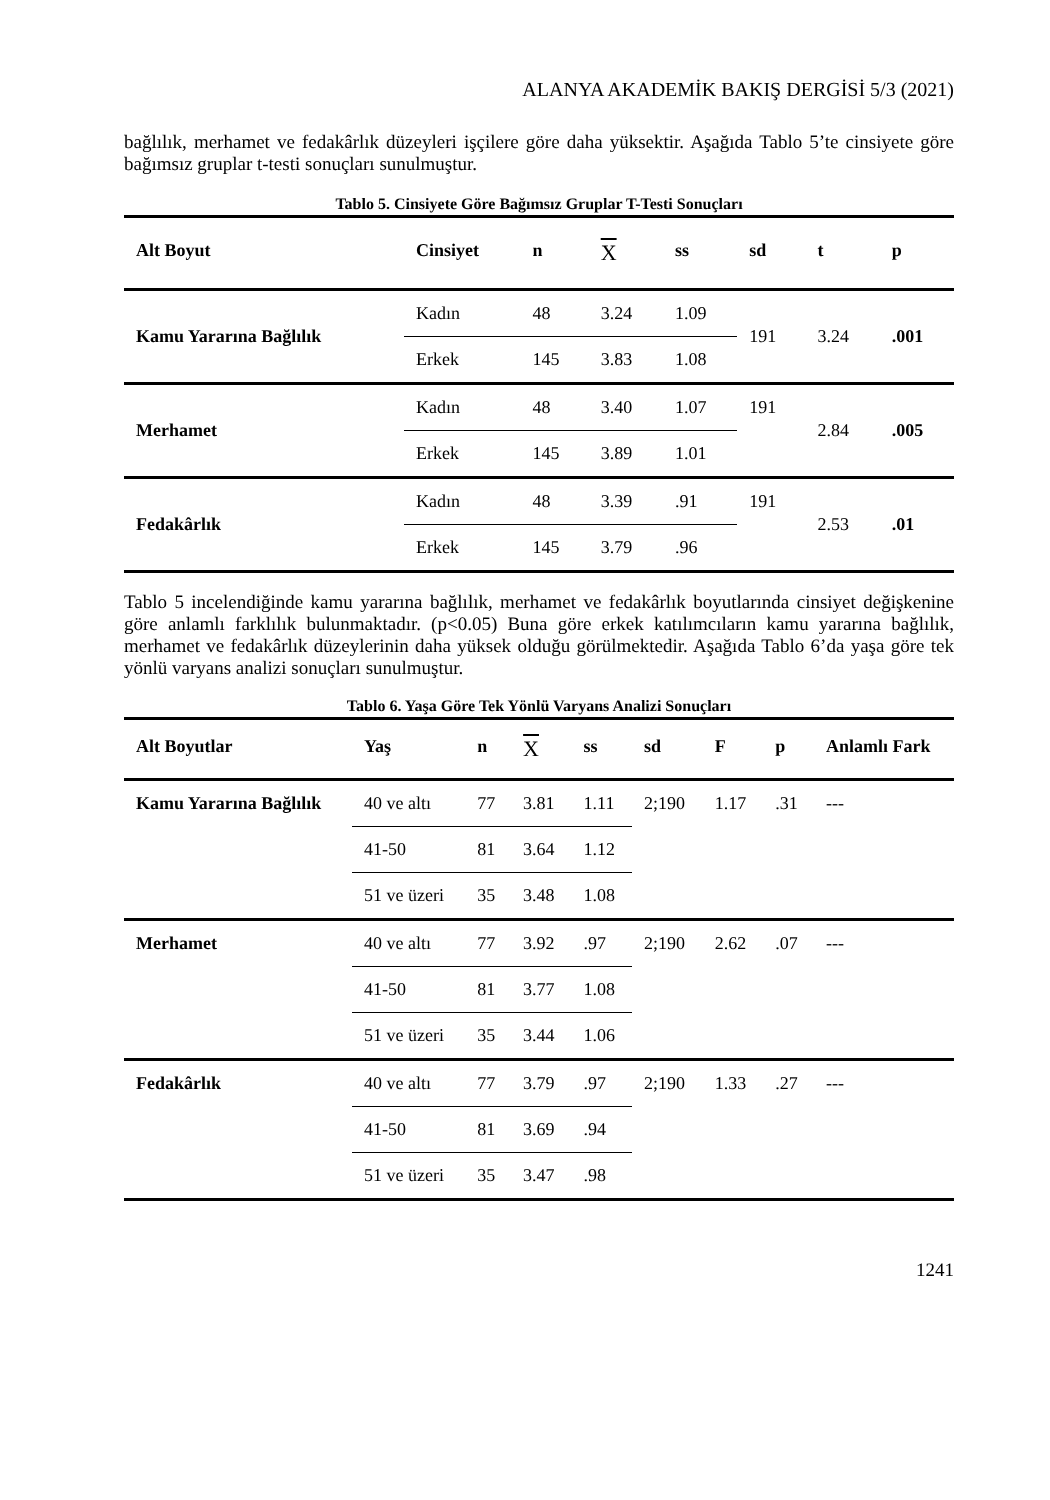ALANYA AKADEMİK BAKIŞ DERGİSİ 5/3 (2021)
bağlılık, merhamet ve fedakârlık düzeyleri işçilere göre daha yüksektir. Aşağıda Tablo 5’te cinsiyete göre bağımsız gruplar t-testi sonuçları sunulmuştur.
Tablo 5. Cinsiyete Göre Bağımsız Gruplar T-Testi Sonuçları
| Alt Boyut | Cinsiyet | n | X | ss | sd | t | p |
| --- | --- | --- | --- | --- | --- | --- | --- |
| Kamu Yararına Bağlılık | Kadın | 48 | 3.24 | 1.09 | 191 | 3.24 | .001 |
| | Erkek | 145 | 3.83 | 1.08 | | | |
| Merhamet | Kadın | 48 | 3.40 | 1.07 | 191 | 2.84 | .005 |
| | Erkek | 145 | 3.89 | 1.01 | | | |
| Fedakârlık | Kadın | 48 | 3.39 | .91 | 191 | 2.53 | .01 |
| | Erkek | 145 | 3.79 | .96 | | | |
Tablo 5 incelendiğinde kamu yararına bağlılık, merhamet ve fedakârlık boyutlarında cinsiyet değişkenine göre anlamlı farklılık bulunmaktadır. (p<0.05) Buna göre erkek katılımcıların kamu yararına bağlılık, merhamet ve fedakârlık düzeylerinin daha yüksek olduğu görülmektedir. Aşağıda Tablo 6’da yaşa göre tek yönlü varyans analizi sonuçları sunulmuştur.
Tablo 6. Yaşa Göre Tek Yönlü Varyans Analizi Sonuçları
| Alt Boyutlar | Yaş | n | X | ss | sd | F | p | Anlamlı Fark |
| --- | --- | --- | --- | --- | --- | --- | --- | --- |
| Kamu Yararına Bağlılık | 40 ve altı | 77 | 3.81 | 1.11 | 2;190 | 1.17 | .31 | --- |
| | 41-50 | 81 | 3.64 | 1.12 | | | | |
| | 51 ve üzeri | 35 | 3.48 | 1.08 | | | | |
| Merhamet | 40 ve altı | 77 | 3.92 | .97 | 2;190 | 2.62 | .07 | --- |
| | 41-50 | 81 | 3.77 | 1.08 | | | | |
| | 51 ve üzeri | 35 | 3.44 | 1.06 | | | | |
| Fedakârlık | 40 ve altı | 77 | 3.79 | .97 | 2;190 | 1.33 | .27 | --- |
| | 41-50 | 81 | 3.69 | .94 | | | | |
| | 51 ve üzeri | 35 | 3.47 | .98 | | | | |
1241